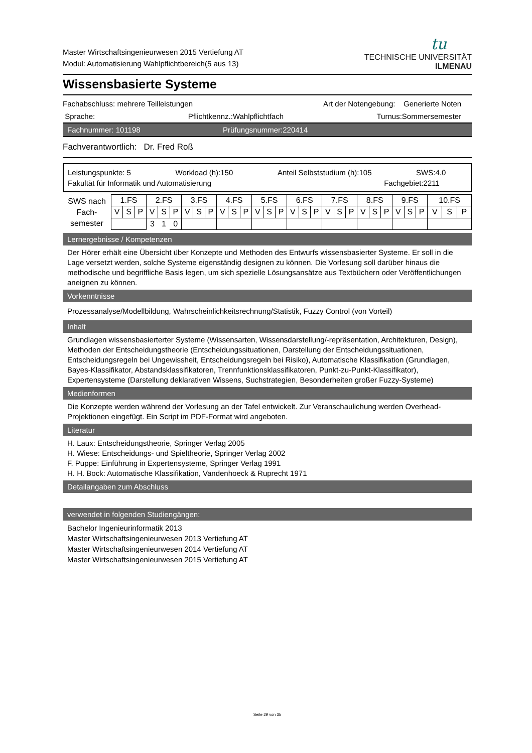Master Wirtschaftsingenieurwesen 2015 Vertiefung AT
Modul: Automatisierung Wahlpflichtbereich(5 aus 13)
tu
TECHNISCHE UNIVERSITÄT
ILMENAU
Wissensbasierte Systeme
Fachabschluss: mehrere Teilleistungen Art der Notengebung: Generierte Noten
Sprache: Pflichtkennz.:Wahlpflichtfach Turnus:Sommersemester
Fachnummer: 101198 Prüfungsnummer:220414
Fachverantwortlich: Dr. Fred Roß
Leistungspunkte: 5 Workload (h):150 Anteil Selbststudium (h):105 SWS:4.0
Fakultät für Informatik und Automatisierung Fachgebiet:2211
| SWS nach Fach-semester | 1.FS | | | 2.FS | | | 3.FS | | | 4.FS | | | 5.FS | | | 6.FS | | | 7.FS | | | 8.FS | | | 9.FS | | | 10.FS | | |
| | V | S | P | V | S | P | V | S | P | V | S | P | V | S | P | V | S | P | V | S | P | V | S | P | V | S | P | V | S | P |
| | | | | 3 | 1 | 0 | | | | | | | | | | | | | | | | | | | | | | | | |
Lernergebnisse / Kompetenzen
Der Hörer erhält eine Übersicht über Konzepte und Methoden des Entwurfs wissensbasierter Systeme. Er soll in die Lage versetzt werden, solche Systeme eigenständig designen zu können. Die Vorlesung soll darüber hinaus die methodische und begriffliche Basis legen, um sich spezielle Lösungsansätze aus Textbüchern oder Veröffentlichungen aneignen zu können.
Vorkenntnisse
Prozessanalyse/Modellbildung, Wahrscheinlichkeitsrechnung/Statistik, Fuzzy Control (von Vorteil)
Inhalt
Grundlagen wissensbasierterter Systeme (Wissensarten, Wissensdarstellung/-repräsentation, Architekturen, Design), Methoden der Entscheidungstheorie (Entscheidungssituationen, Darstellung der Entscheidungssituationen, Entscheidungsregeln bei Ungewissheit, Entscheidungsregeln bei Risiko), Automatische Klassifikation (Grundlagen, Bayes-Klassifikator, Abstandsklassifikatoren, Trennfunktionsklassifikatoren, Punkt-zu-Punkt-Klassifikator), Expertensysteme (Darstellung deklarativen Wissens, Suchstrategien, Besonderheiten großer Fuzzy-Systeme)
Medienformen
Die Konzepte werden während der Vorlesung an der Tafel entwickelt. Zur Veranschaulichung werden Overhead-Projektionen eingefügt. Ein Script im PDF-Format wird angeboten.
Literatur
H. Laux: Entscheidungstheorie, Springer Verlag 2005
H. Wiese: Entscheidungs- und Spieltheorie, Springer Verlag 2002
F. Puppe: Einführung in Expertensysteme, Springer Verlag 1991
H. H. Bock: Automatische Klassifikation, Vandenhoeck & Ruprecht 1971
Detailangaben zum Abschluss
verwendet in folgenden Studiengängen:
Bachelor Ingenieurinformatik 2013
Master Wirtschaftsingenieurwesen 2013 Vertiefung AT
Master Wirtschaftsingenieurwesen 2014 Vertiefung AT
Master Wirtschaftsingenieurwesen 2015 Vertiefung AT
Seite 29 von 35